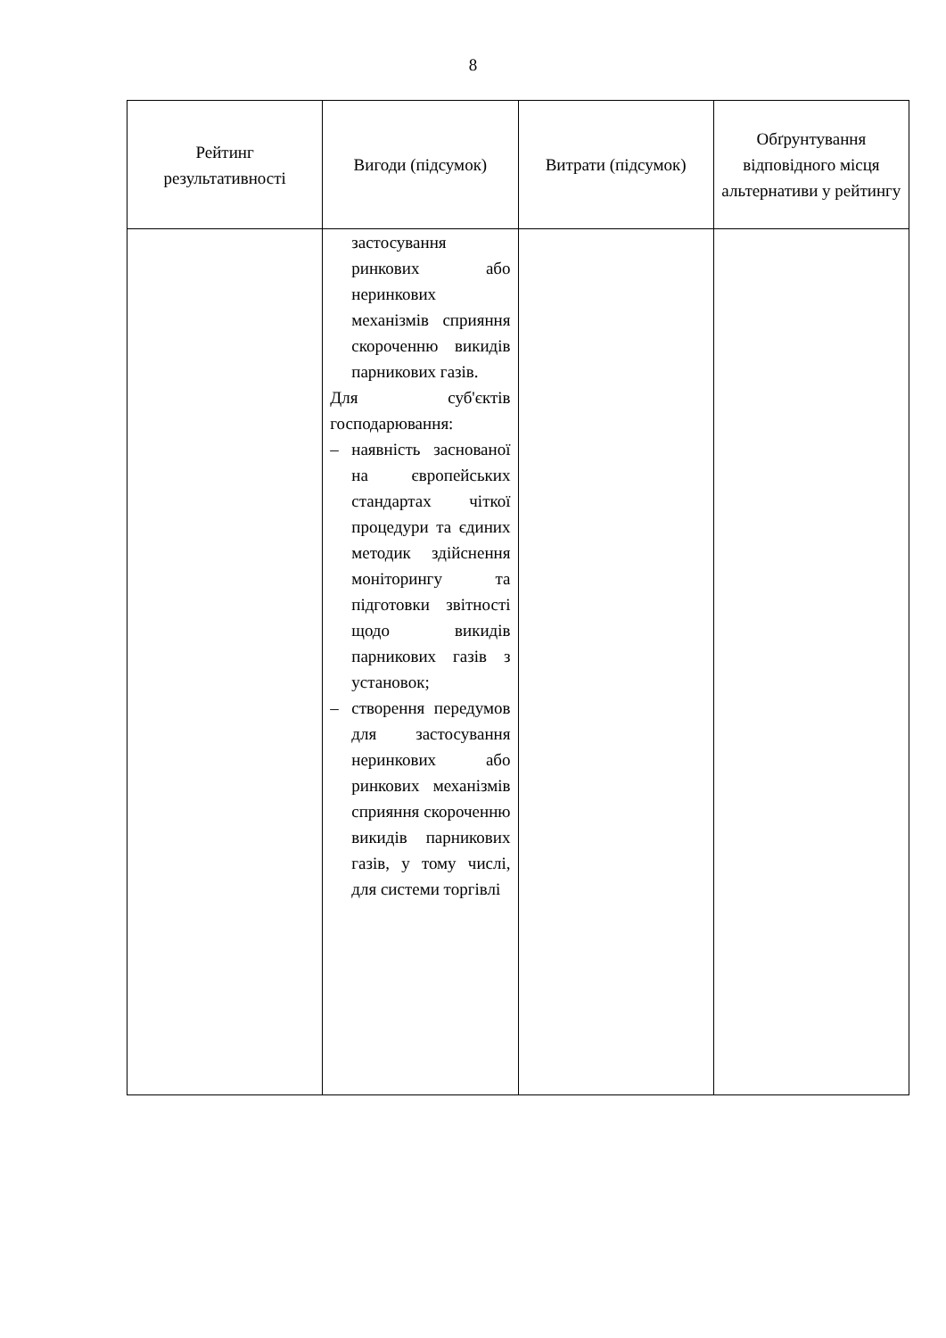8
| Рейтинг результативності | Вигоди (підсумок) | Витрати (підсумок) | Обґрунтування відповідного місця альтернативи у рейтингу |
| --- | --- | --- | --- |
| | застосування ринкових або неринкових механізмів сприяння скороченню викидів парникових газів. Для суб'єктів господарювання: – наявність заснованої на європейських стандартах чіткої процедури та єдиних методик здійснення моніторингу та підготовки звітності щодо викидів парникових газів з установок; – створення передумов для застосування неринкових або ринкових механізмів сприяння скороченню викидів парникових газів, у тому числі, для системи торгівлі | | |